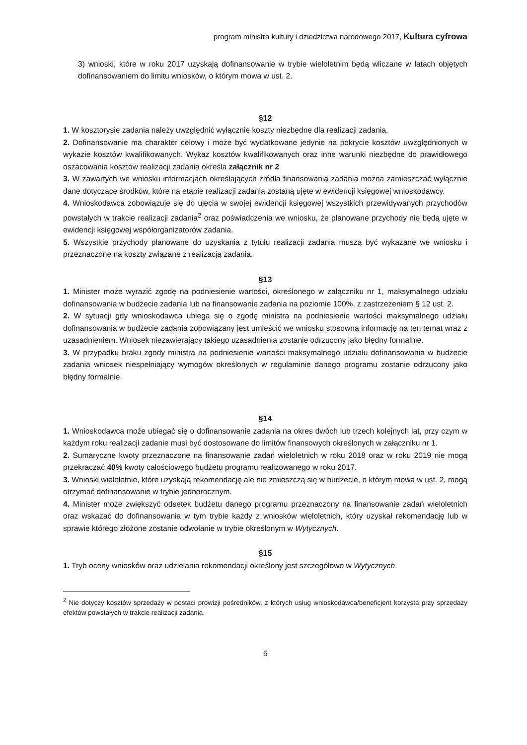program ministra kultury i dziedzictwa narodowego 2017, Kultura cyfrowa
3) wnioski, które w roku 2017 uzyskają dofinansowanie w trybie wieloletnim będą wliczane w latach objętych dofinansowaniem do limitu wniosków, o którym mowa w ust. 2.
§12
1. W kosztorysie zadania należy uwzględnić wyłącznie koszty niezbędne dla realizacji zadania.
2. Dofinansowanie ma charakter celowy i może być wydatkowane jedynie na pokrycie kosztów uwzględnionych w wykazie kosztów kwalifikowanych. Wykaz kosztów kwalifikowanych oraz inne warunki niezbędne do prawidłowego oszacowania kosztów realizacji zadania określa załącznik nr 2
3. W zawartych we wniosku informacjach określających źródła finansowania zadania można zamieszczać wyłącznie dane dotyczące środków, które na etapie realizacji zadania zostaną ujęte w ewidencji księgowej wnioskodawcy.
4. Wnioskodawca zobowiązuje się do ujęcia w swojej ewidencji księgowej wszystkich przewidywanych przychodów powstałych w trakcie realizacji zadania<sup>2</sup> oraz poświadczenia we wniosku, że planowane przychody nie będą ujęte w ewidencji księgowej współorganizatorów zadania.
5. Wszystkie przychody planowane do uzyskania z tytułu realizacji zadania muszą być wykazane we wniosku i przeznaczone na koszty związane z realizacją zadania.
§13
1. Minister może wyrazić zgodę na podniesienie wartości, określonego w załączniku nr 1, maksymalnego udziału dofinansowania w budżecie zadania lub na finansowanie zadania na poziomie 100%, z zastrzeżeniem § 12 ust. 2.
2. W sytuacji gdy wnioskodawca ubiega się o zgodę ministra na podniesienie wartości maksymalnego udziału dofinansowania w budżecie zadania zobowiązany jest umieścić we wniosku stosowną informację na ten temat wraz z uzasadnieniem. Wniosek niezawierający takiego uzasadnienia zostanie odrzucony jako błędny formalnie.
3. W przypadku braku zgody ministra na podniesienie wartości maksymalnego udziału dofinansowania w budżecie zadania wniosek niespełniający wymogów określonych w regulaminie danego programu zostanie odrzucony jako błędny formalnie.
§14
1. Wnioskodawca może ubiegać się o dofinansowanie zadania na okres dwóch lub trzech kolejnych lat, przy czym w każdym roku realizacji zadanie musi być dostosowane do limitów finansowych określonych w załączniku nr 1.
2. Sumaryczne kwoty przeznaczone na finansowanie zadań wieloletnich w roku 2018 oraz w roku 2019 nie mogą przekraczać 40% kwoty całościowego budżetu programu realizowanego w roku 2017.
3. Wnioski wieloletnie, które uzyskają rekomendację ale nie zmieszczą się w budżecie, o którym mowa w ust. 2, mogą otrzymać dofinansowanie w trybie jednorocznym.
4. Minister może zwiększyć odsetek budżetu danego programu przeznaczony na finansowanie zadań wieloletnich oraz wskazać do dofinansowania w tym trybie każdy z wniosków wieloletnich, który uzyskał rekomendację lub w sprawie którego złożone zostanie odwołanie w trybie określonym w Wytycznych.
§15
1. Tryb oceny wniosków oraz udzielania rekomendacji określony jest szczegółowo w Wytycznych.
<sup>2</sup> Nie dotyczy kosztów sprzedaży w postaci prowizji pośredników, z których usług wnioskodawca/beneficjent korzysta przy sprzedaży efektów powstałych w trakcie realizacji zadania.
5